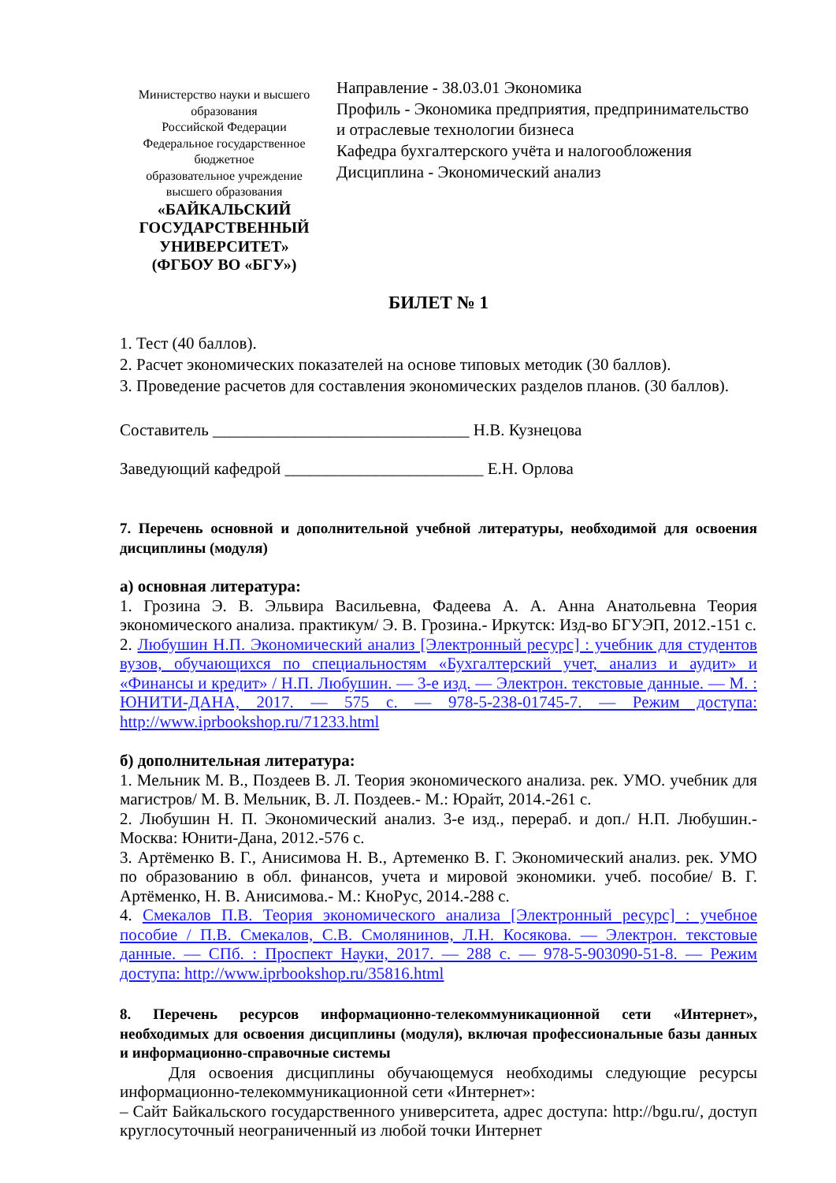Министерство науки и высшего образования
Российской Федерации
Федеральное государственное бюджетное
образовательное учреждение
высшего образования
«БАЙКАЛЬСКИЙ ГОСУДАРСТВЕННЫЙ
УНИВЕРСИТЕТ»
(ФГБОУ ВО «БГУ»)
Направление - 38.03.01 Экономика
Профиль - Экономика предприятия, предпринимательство и отраслевые технологии бизнеса
Кафедра бухгалтерского учёта и налогообложения
Дисциплина - Экономический анализ
БИЛЕТ № 1
1. Тест (40 баллов).
2. Расчет экономических показателей на основе типовых методик (30 баллов).
3. Проведение расчетов для составления экономических разделов планов. (30 баллов).
Составитель _______________________________ Н.В. Кузнецова
Заведующий кафедрой ________________________ Е.Н. Орлова
7. Перечень основной и дополнительной учебной литературы, необходимой для освоения дисциплины (модуля)
а) основная литература:
1. Грозина Э. В. Эльвира Васильевна, Фадеева А. А. Анна Анатольевна Теория экономического анализа. практикум/ Э. В. Грозина.- Иркутск: Изд-во БГУЭП, 2012.-151 с.
2. Любушин Н.П. Экономический анализ [Электронный ресурс] : учебник для студентов вузов, обучающихся по специальностям «Бухгалтерский учет, анализ и аудит» и «Финансы и кредит» / Н.П. Любушин. — 3-е изд. — Электрон. текстовые данные. — М. : ЮНИТИ-ДАНА, 2017. — 575 с. — 978-5-238-01745-7. — Режим доступа: http://www.iprbookshop.ru/71233.html
б) дополнительная литература:
1. Мельник М. В., Поздеев В. Л. Теория экономического анализа. рек. УМО. учебник для магистров/ М. В. Мельник, В. Л. Поздеев.- М.: Юрайт, 2014.-261 с.
2. Любушин Н. П. Экономический анализ. 3-е изд., перераб. и доп./ Н.П. Любушин.- Москва: Юнити-Дана, 2012.-576 с.
3. Артёменко В. Г., Анисимова Н. В., Артеменко В. Г. Экономический анализ. рек. УМО по образованию в обл. финансов, учета и мировой экономики. учеб. пособие/ В. Г. Артёменко, Н. В. Анисимова.- М.: КноРус, 2014.-288 с.
4. Смекалов П.В. Теория экономического анализа [Электронный ресурс] : учебное пособие / П.В. Смекалов, С.В. Смолянинов, Л.Н. Косякова. — Электрон. текстовые данные. — СПб. : Проспект Науки, 2017. — 288 с. — 978-5-903090-51-8. — Режим доступа: http://www.iprbookshop.ru/35816.html
8. Перечень ресурсов информационно-телекоммуникационной сети «Интернет», необходимых для освоения дисциплины (модуля), включая профессиональные базы данных и информационно-справочные системы
Для освоения дисциплины обучающемуся необходимы следующие ресурсы информационно-телекоммуникационной сети «Интернет»:
– Сайт Байкальского государственного университета, адрес доступа: http://bgu.ru/, доступ круглосуточный неограниченный из любой точки Интернет